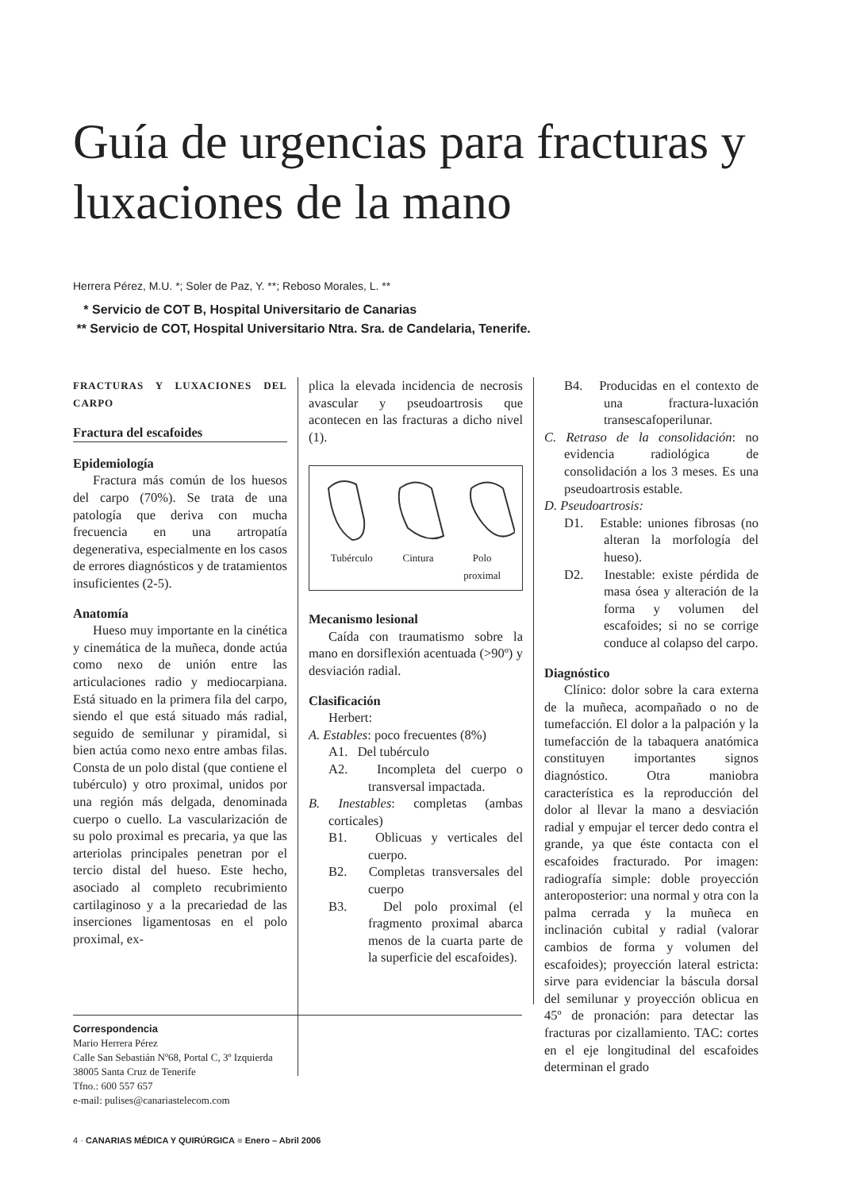Guía de urgencias para fracturas y luxaciones de la mano
Herrera Pérez, M.U. *; Soler de Paz, Y. **; Reboso Morales, L. **
* Servicio de COT B, Hospital Universitario de Canarias
** Servicio de COT, Hospital Universitario Ntra. Sra. de Candelaria, Tenerife.
FRACTURAS Y LUXACIONES DEL CARPO
Fractura del escafoides
Epidemiología
Fractura más común de los huesos del carpo (70%). Se trata de una patología que deriva con mucha frecuencia en una artropatía degenerativa, especialmente en los casos de errores diagnósticos y de tratamientos insuficientes (2-5).
Anatomía
Hueso muy importante en la cinética y cinemática de la muñeca, donde actúa como nexo de unión entre las articulaciones radio y mediocarpiana. Está situado en la primera fila del carpo, siendo el que está situado más radial, seguido de semilunar y piramidal, si bien actúa como nexo entre ambas filas. Consta de un polo distal (que contiene el tubérculo) y otro proximal, unidos por una región más delgada, denominada cuerpo o cuello. La vascularización de su polo proximal es precaria, ya que las arteriolas principales penetran por el tercio distal del hueso. Este hecho, asociado al completo recubrimiento cartilaginoso y a la precariedad de las inserciones ligamentosas en el polo proximal, ex-
plica la elevada incidencia de necrosis avascular y pseudoartrosis que acontecen en las fracturas a dicho nivel (1).
Tubérculo Cintura Polo
proximal
Mecanismo lesional
Caída con traumatismo sobre la mano en dorsiflexión acentuada (>90º) y desviación radial.
Clasificación
Herbert:
A. Estables: poco frecuentes (8%)
A1. Del tubérculo
A2. Incompleta del cuerpo o transversal impactada.
B. Inestables: completas (ambas corticales)
B1. Oblicuas y verticales del cuerpo.
B2. Completas transversales del cuerpo
B3. Del polo proximal (el fragmento proximal abarca menos de la cuarta parte de la superficie del escafoides).
B4. Producidas en el contexto de una fractura-luxación transescafoperilunar.
C. Retraso de la consolidación: no evidencia radiológica de consolidación a los 3 meses. Es una pseudoartrosis estable.
D. Pseudoartrosis:
D1. Estable: uniones fibrosas (no alteran la morfología del hueso).
D2. Inestable: existe pérdida de masa ósea y alteración de la forma y volumen del escafoides; si no se corrige conduce al colapso del carpo.
Diagnóstico
Clínico: dolor sobre la cara externa de la muñeca, acompañado o no de tumefacción. El dolor a la palpación y la tumefacción de la tabaquera anatómica constituyen importantes signos diagnóstico. Otra maniobra característica es la reproducción del dolor al llevar la mano a desviación radial y empujar el tercer dedo contra el grande, ya que éste contacta con el escafoides fracturado. Por imagen: radiografía simple: doble proyección anteroposterior: una normal y otra con la palma cerrada y la muñeca en inclinación cubital y radial (valorar cambios de forma y volumen del escafoides); proyección lateral estricta: sirve para evidenciar la báscula dorsal del semilunar y proyección oblicua en 45º de pronación: para detectar las fracturas por cizallamiento. TAC: cortes en el eje longitudinal del escafoides determinan el grado
Correspondencia
Mario Herrera Pérez
Calle San Sebastián Nº68, Portal C, 3º Izquierda
38005 Santa Cruz de Tenerife
Tfno.: 600 557 657
e-mail: pulises@canariastelecom.com
4 · CANARIAS MÉDICA Y QUIRÚRGICA ■ Enero – Abril 2006